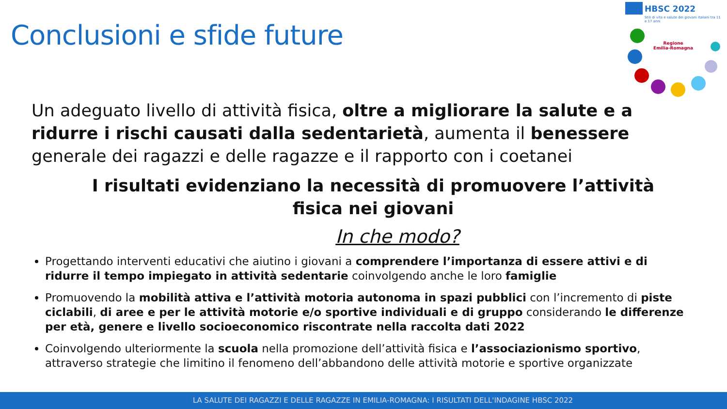HBSC 2022
Stili di vita e salute dei giovani italiani tra 11 e 17 anni
Regione
Emilia-Romagna
Conclusioni e sfide future
Un adeguato livello di attività fisica, oltre a migliorare la salute e a ridurre i rischi causati dalla sedentarietà, aumenta il benessere generale dei ragazzi e delle ragazze e il rapporto con i coetanei
I risultati evidenziano la necessità di promuovere l’attività fisica nei giovani
In che modo?
Progettando interventi educativi che aiutino i giovani a comprendere l’importanza di essere attivi e di ridurre il tempo impiegato in attività sedentarie coinvolgendo anche le loro famiglie
Promuovendo la mobilità attiva e l’attività motoria autonoma in spazi pubblici con l’incremento di piste ciclabili, di aree e per le attività motorie e/o sportive individuali e di gruppo considerando le differenze per età, genere e livello socioeconomico riscontrate nella raccolta dati 2022
Coinvolgendo ulteriormente la scuola nella promozione dell’attività fisica e l’associazionismo sportivo, attraverso strategie che limitino il fenomeno dell’abbandono delle attività motorie e sportive organizzate
LA SALUTE DEI RAGAZZI E DELLE RAGAZZE IN EMILIA-ROMAGNA: I RISULTATI DELL'INDAGINE HBSC 2022